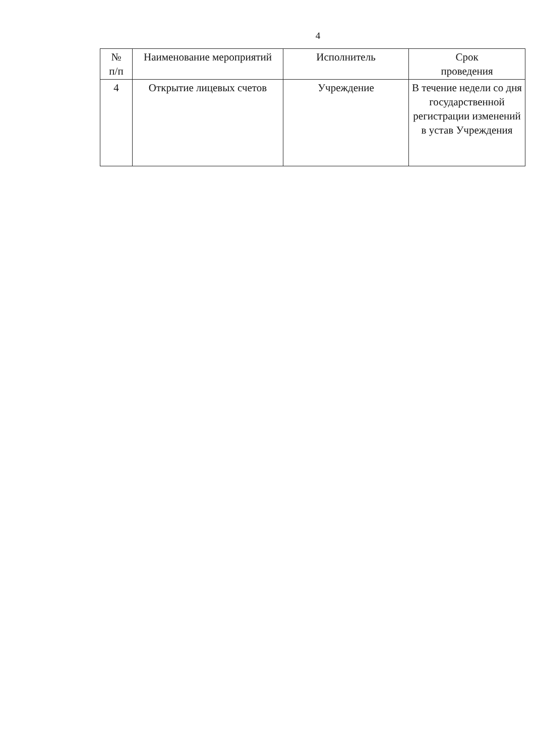4
| № п/п | Наименование мероприятий | Исполнитель | Срок проведения |
| --- | --- | --- | --- |
| 4 | Открытие лицевых счетов | Учреждение | В течение недели со дня государственной регистрации изменений в устав Учреждения |